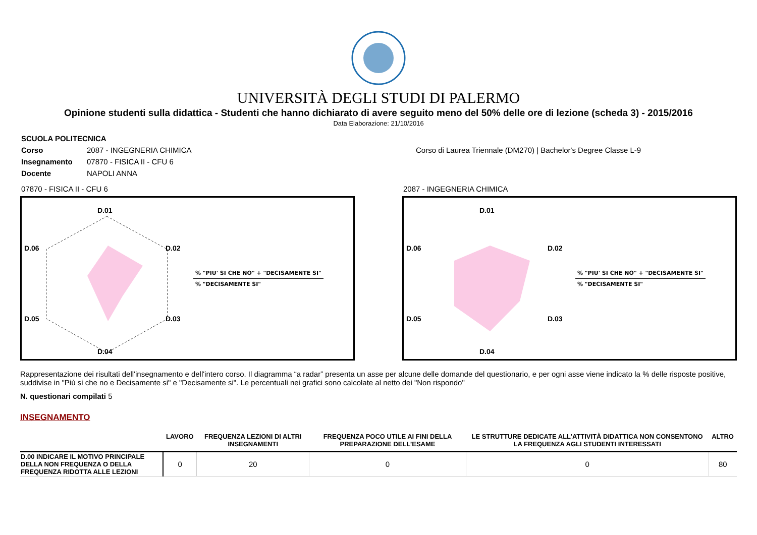UNIVERSITÀ DEGLI STUDI DI PALERMO
Opinione studenti sulla didattica - Studenti che hanno dichiarato di avere seguito meno del 50% delle ore di lezione (scheda 3) - 2015/2016
Data Elaborazione: 21/10/2016
| SCUOLA POLITECNICA | | |
| Corso | 2087 - INGEGNERIA CHIMICA | Corso di Laurea Triennale (DM270) / Bachelor's Degree Classe L-9 |
| Insegnamento | 07870 - FISICA II - CFU 6 | |
| Docente | NAPOLI ANNA | |
07870 - FISICA II - CFU 6
D.01
D.02
D.03
D.04
D.05
D.06
% "PIU' SI CHE NO" + "DECISAMENTE SI"
% "DECISAMENTE SI"
2087 - INGEGNERIA CHIMICA
D.01
D.02
D.03
D.04
D.05
D.06
% "PIU' SI CHE NO" + "DECISAMENTE SI"
% "DECISAMENTE SI"
Rappresentazione dei risultati dell'insegnamento e dell'intero corso. Il diagramma “a radar” presenta un asse per alcune delle domande del questionario, e per ogni asse viene indicato la % delle risposte positive, suddivise in "Più si che no e Decisamente si" e "Decisamente si". Le percentuali nei grafici sono calcolate al netto dei "Non rispondo"
N. questionari compilati 5
INSEGNAMENTO
| | LAVORO | FREQUENZA LEZIONI DI ALTRI INSEGNAMENTI | FREQUENZA POCO UTILE AI FINI DELLA PREPARAZIONE DELL’ESAME | LE STRUTTURE DEDICATE ALL’ATTIVITÀ DIDATTICA NON CONSENTONO LA FREQUENZA AGLI STUDENTI INTERESSATI | ALTRO |
| --- | --- | --- | --- | --- | --- |
| D.00 INDICARE IL MOTIVO PRINCIPALE DELLA NON FREQUENZA O DELLA FREQUENZA RIDOTTA ALLE LEZIONI | 0 | 20 | 0 | 0 | 80 |